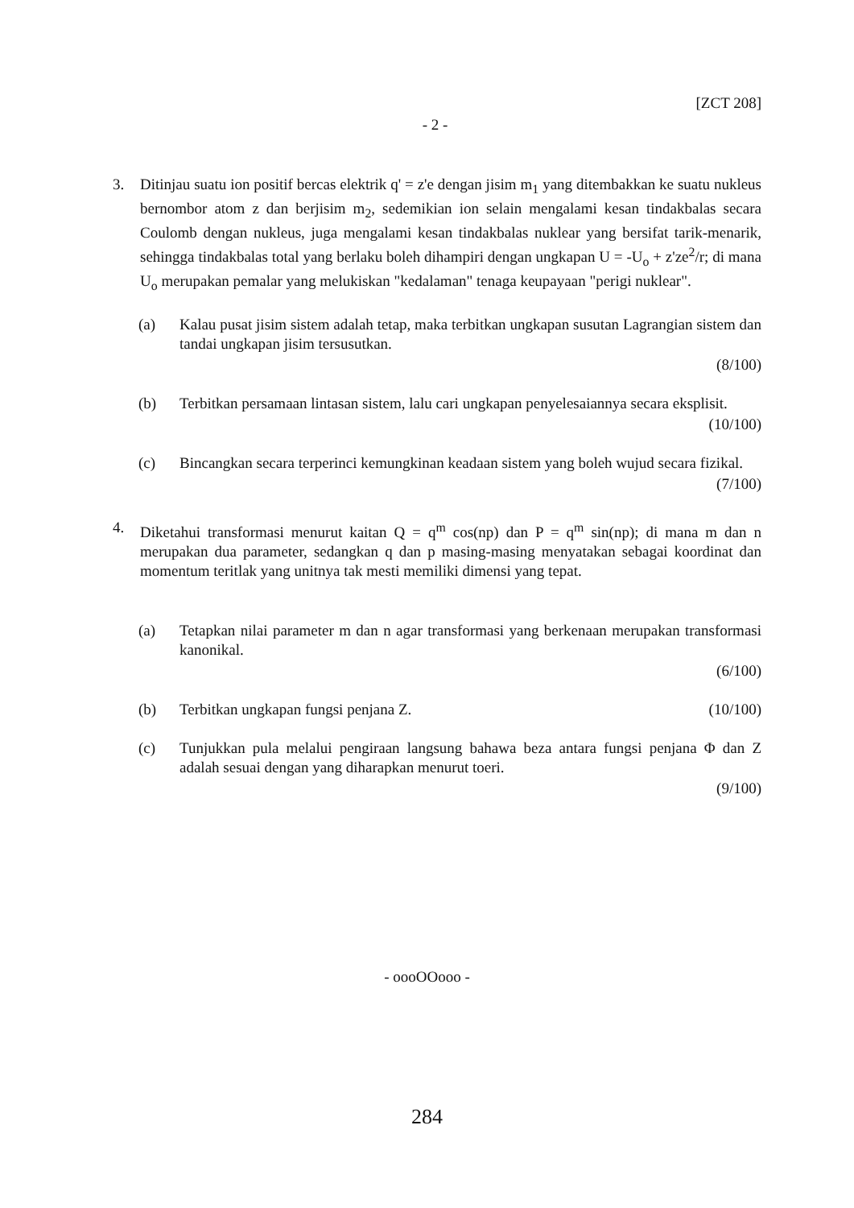[ZCT 208]
- 2 -
3. Ditinjau suatu ion positif bercas elektrik q' = z'e dengan jisim m<sub>1</sub> yang ditembakkan ke suatu nukleus bernombor atom z dan berjisim m<sub>2</sub>, sedemikian ion selain mengalami kesan tindakbalas secara Coulomb dengan nukleus, juga mengalami kesan tindakbalas nuklear yang bersifat tarik-menarik, sehingga tindakbalas total yang berlaku boleh dihampiri dengan ungkapan U = -U<sub>o</sub> + z'ze<sup>2</sup>/r; di mana U<sub>o</sub> merupakan pemalar yang melukiskan "kedalaman" tenaga keupayaan "perigi nuklear".
(a) Kalau pusat jisim sistem adalah tetap, maka terbitkan ungkapan susutan Lagrangian sistem dan tandai ungkapan jisim tersusutkan.
(8/100)
(b) Terbitkan persamaan lintasan sistem, lalu cari ungkapan penyelesaiannya secara eksplisit.
(10/100)
(c) Bincangkan secara terperinci kemungkinan keadaan sistem yang boleh wujud secara fizikal.
(7/100)
4. Diketahui transformasi menurut kaitan Q = q<sup>m</sup> cos(np) dan P = q<sup>m</sup> sin(np); di mana m dan n merupakan dua parameter, sedangkan q dan p masing-masing menyatakan sebagai koordinat dan momentum teritlak yang unitnya tak mesti memiliki dimensi yang tepat.
(a) Tetapkan nilai parameter m dan n agar transformasi yang berkenaan merupakan transformasi kanonikal.
(6/100)
(b) Terbitkan ungkapan fungsi penjana Z. (10/100)
(c) Tunjukkan pula melalui pengiraan langsung bahawa beza antara fungsi penjana Φ dan Z adalah sesuai dengan yang diharapkan menurut toeri.
(9/100)
- oooOOooo -
284